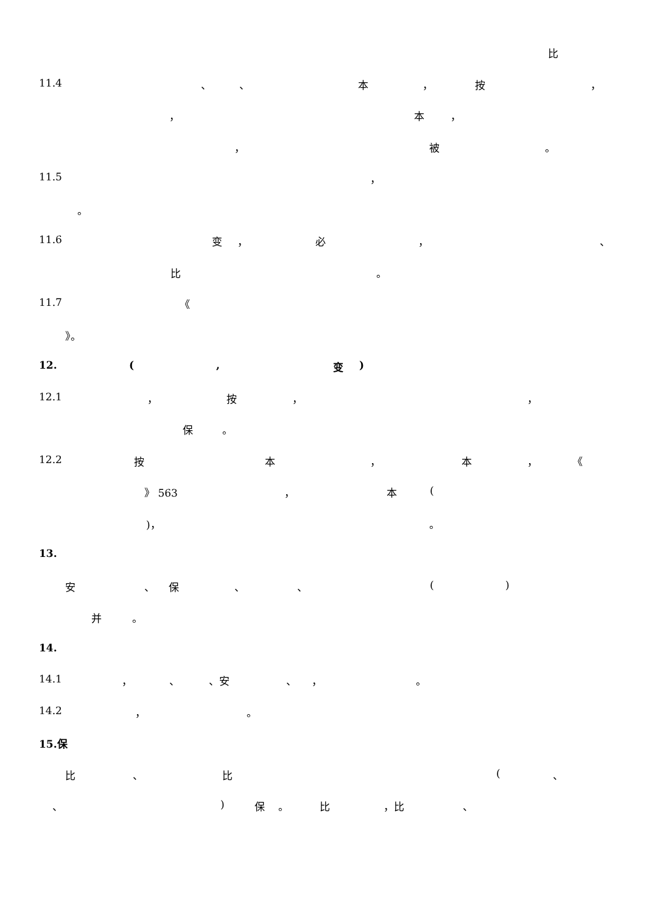比
11.4 、 、 本 ， 按 ，
， 本 ，
， 被 。
11.5 ，
。
11.6 变 ， 必 ， 、
比 。
11.7 《
》。
12. (, 变)
12.1 ， 按 ， ，
保 。
12.2 按 本 ， 本 ， 《
》 563 ， 本 (
)， 。
13.
安 、 保 、 、 ()
并 。
14.
14.1 ， 、 、安 、 ， 。
14.2 ， 。
15.保
比 、 比 (、
、) 保 。 比 ，比 、